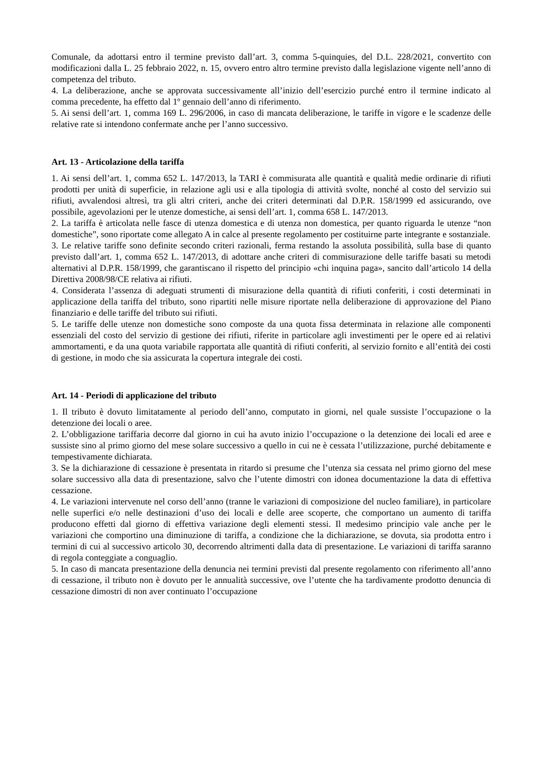Comunale, da adottarsi entro il termine previsto dall’art. 3, comma 5-quinquies, del D.L. 228/2021, convertito con modificazioni dalla L. 25 febbraio 2022, n. 15, ovvero entro altro termine previsto dalla legislazione vigente nell’anno di competenza del tributo.
4. La deliberazione, anche se approvata successivamente all’inizio dell’esercizio purché entro il termine indicato al comma precedente, ha effetto dal 1º gennaio dell’anno di riferimento.
5. Ai sensi dell’art. 1, comma 169 L. 296/2006, in caso di mancata deliberazione, le tariffe in vigore e le scadenze delle relative rate si intendono confermate anche per l’anno successivo.
Art. 13 - Articolazione della tariffa
1. Ai sensi dell’art. 1, comma 652 L. 147/2013, la TARI è commisurata alle quantità e qualità medie ordinarie di rifiuti prodotti per unità di superficie, in relazione agli usi e alla tipologia di attività svolte, nonché al costo del servizio sui rifiuti, avvalendosi altresì, tra gli altri criteri, anche dei criteri determinati dal D.P.R. 158/1999 ed assicurando, ove possibile, agevolazioni per le utenze domestiche, ai sensi dell’art. 1, comma 658 L. 147/2013.
2. La tariffa è articolata nelle fasce di utenza domestica e di utenza non domestica, per quanto riguarda le utenze “non domestiche”, sono riportate come allegato A in calce al presente regolamento per costituirne parte integrante e sostanziale.
3. Le relative tariffe sono definite secondo criteri razionali, ferma restando la assoluta possibilità, sulla base di quanto previsto dall’art. 1, comma 652 L. 147/2013, di adottare anche criteri di commisurazione delle tariffe basati su metodi alternativi al D.P.R. 158/1999, che garantiscano il rispetto del principio «chi inquina paga», sancito dall’articolo 14 della Direttiva 2008/98/CE relativa ai rifiuti.
4. Considerata l’assenza di adeguati strumenti di misurazione della quantità di rifiuti conferiti, i costi determinati in applicazione della tariffa del tributo, sono ripartiti nelle misure riportate nella deliberazione di approvazione del Piano finanziario e delle tariffe del tributo sui rifiuti.
5. Le tariffe delle utenze non domestiche sono composte da una quota fissa determinata in relazione alle componenti essenziali del costo del servizio di gestione dei rifiuti, riferite in particolare agli investimenti per le opere ed ai relativi ammortamenti, e da una quota variabile rapportata alle quantità di rifiuti conferiti, al servizio fornito e all’entità dei costi di gestione, in modo che sia assicurata la copertura integrale dei costi.
Art. 14 - Periodi di applicazione del tributo
1. Il tributo è dovuto limitatamente al periodo dell’anno, computato in giorni, nel quale sussiste l’occupazione o la detenzione dei locali o aree.
2. L’obbligazione tariffaria decorre dal giorno in cui ha avuto inizio l’occupazione o la detenzione dei locali ed aree e sussiste sino al primo giorno del mese solare successivo a quello in cui ne è cessata l’utilizzazione, purché debitamente e tempestivamente dichiarata.
3. Se la dichiarazione di cessazione è presentata in ritardo si presume che l’utenza sia cessata nel primo giorno del mese solare successivo alla data di presentazione, salvo che l’utente dimostri con idonea documentazione la data di effettiva cessazione.
4. Le variazioni intervenute nel corso dell’anno (tranne le variazioni di composizione del nucleo familiare), in particolare nelle superfici e/o nelle destinazioni d’uso dei locali e delle aree scoperte, che comportano un aumento di tariffa producono effetti dal giorno di effettiva variazione degli elementi stessi. Il medesimo principio vale anche per le variazioni che comportino una diminuzione di tariffa, a condizione che la dichiarazione, se dovuta, sia prodotta entro i termini di cui al successivo articolo 30, decorrendo altrimenti dalla data di presentazione. Le variazioni di tariffa saranno di regola conteggiate a conguaglio.
5. In caso di mancata presentazione della denuncia nei termini previsti dal presente regolamento con riferimento all’anno di cessazione, il tributo non è dovuto per le annualità successive, ove l’utente che ha tardivamente prodotto denuncia di cessazione dimostri di non aver continuato l’occupazione